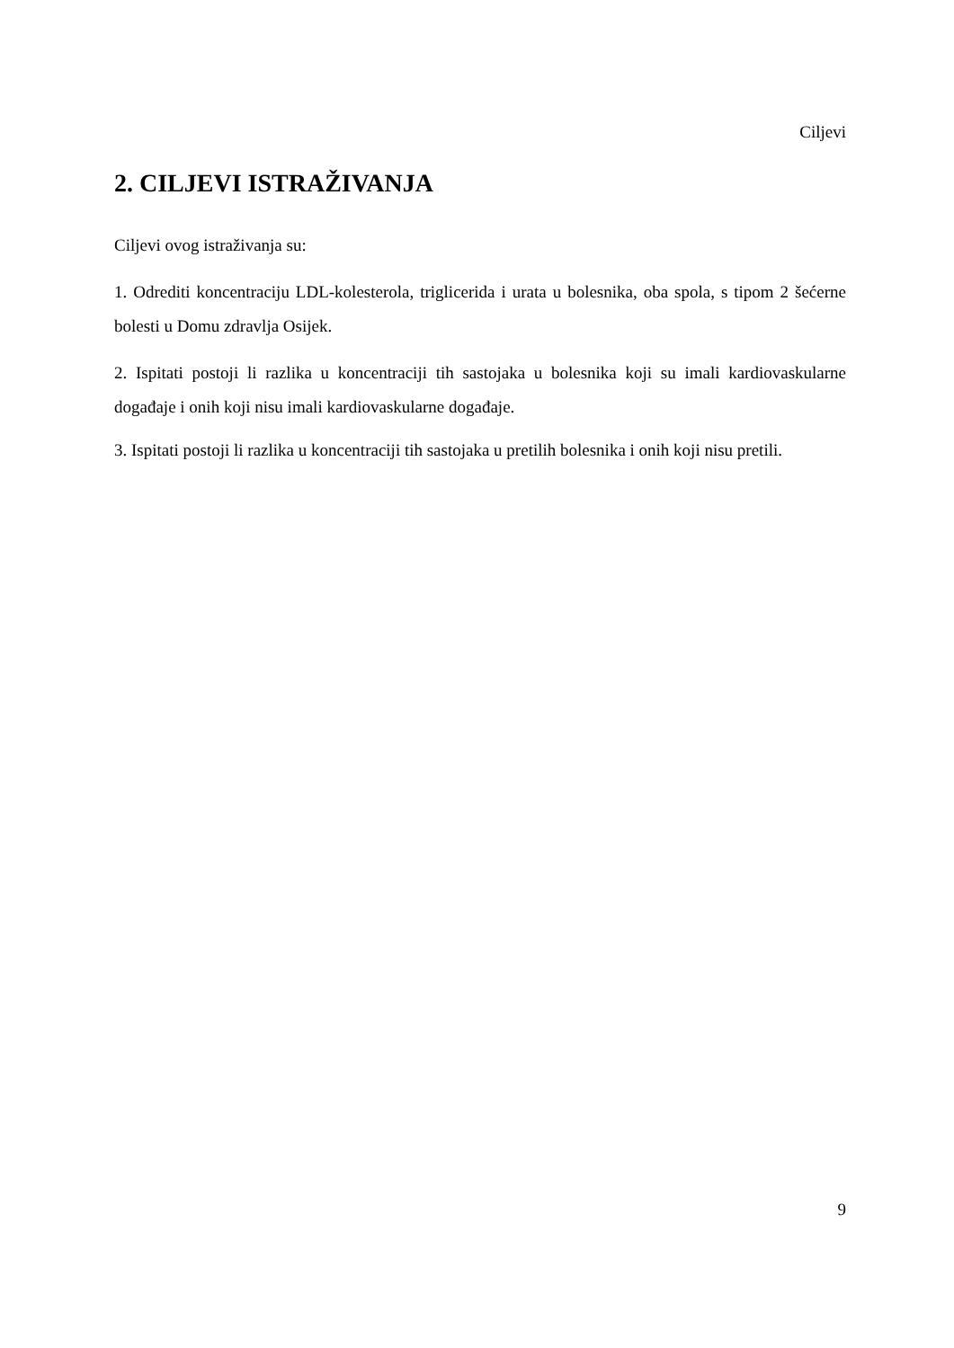Ciljevi
2. CILJEVI ISTRAŽIVANJA
Ciljevi ovog istraživanja su:
1. Odrediti koncentraciju LDL-kolesterola, triglicerida i urata u bolesnika, oba spola, s tipom 2 šećerne bolesti u Domu zdravlja Osijek.
2. Ispitati postoji li razlika u koncentraciji tih sastojaka u bolesnika koji su imali kardiovaskularne događaje i onih koji nisu imali kardiovaskularne događaje.
3. Ispitati postoji li razlika u koncentraciji tih sastojaka u pretilih bolesnika i onih koji nisu pretili.
9